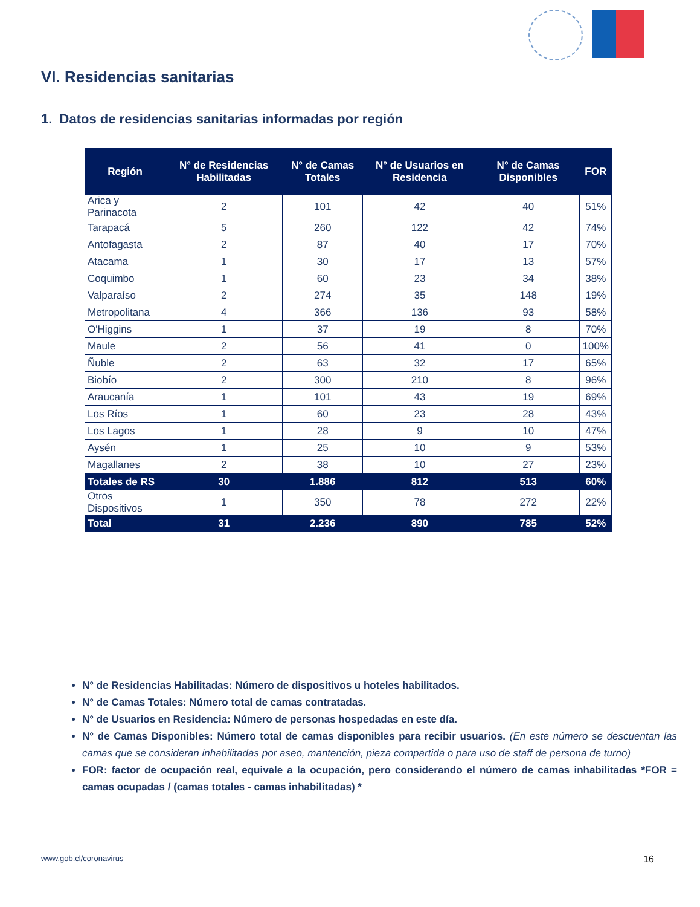VI. Residencias sanitarias
1. Datos de residencias sanitarias informadas por región
| Región | N° de Residencias Habilitadas | N° de Camas Totales | N° de Usuarios en Residencia | N° de Camas Disponibles | FOR |
| --- | --- | --- | --- | --- | --- |
| Arica y Parinacota | 2 | 101 | 42 | 40 | 51% |
| Tarapacá | 5 | 260 | 122 | 42 | 74% |
| Antofagasta | 2 | 87 | 40 | 17 | 70% |
| Atacama | 1 | 30 | 17 | 13 | 57% |
| Coquimbo | 1 | 60 | 23 | 34 | 38% |
| Valparaíso | 2 | 274 | 35 | 148 | 19% |
| Metropolitana | 4 | 366 | 136 | 93 | 58% |
| O'Higgins | 1 | 37 | 19 | 8 | 70% |
| Maule | 2 | 56 | 41 | 0 | 100% |
| Ñuble | 2 | 63 | 32 | 17 | 65% |
| Biobío | 2 | 300 | 210 | 8 | 96% |
| Araucanía | 1 | 101 | 43 | 19 | 69% |
| Los Ríos | 1 | 60 | 23 | 28 | 43% |
| Los Lagos | 1 | 28 | 9 | 10 | 47% |
| Aysén | 1 | 25 | 10 | 9 | 53% |
| Magallanes | 2 | 38 | 10 | 27 | 23% |
| Totales de RS | 30 | 1.886 | 812 | 513 | 60% |
| Otros Dispositivos | 1 | 350 | 78 | 272 | 22% |
| Total | 31 | 2.236 | 890 | 785 | 52% |
N° de Residencias Habilitadas: Número de dispositivos u hoteles habilitados.
N° de Camas Totales: Número total de camas contratadas.
N° de Usuarios en Residencia: Número de personas hospedadas en este día.
N° de Camas Disponibles: Número total de camas disponibles para recibir usuarios. (En este número se descuentan las camas que se consideran inhabilitadas por aseo, mantención, pieza compartida o para uso de staff de persona de turno)
FOR: factor de ocupación real, equivale a la ocupación, pero considerando el número de camas inhabilitadas *FOR = camas ocupadas / (camas totales - camas inhabilitadas) *
www.gob.cl/coronavirus 16